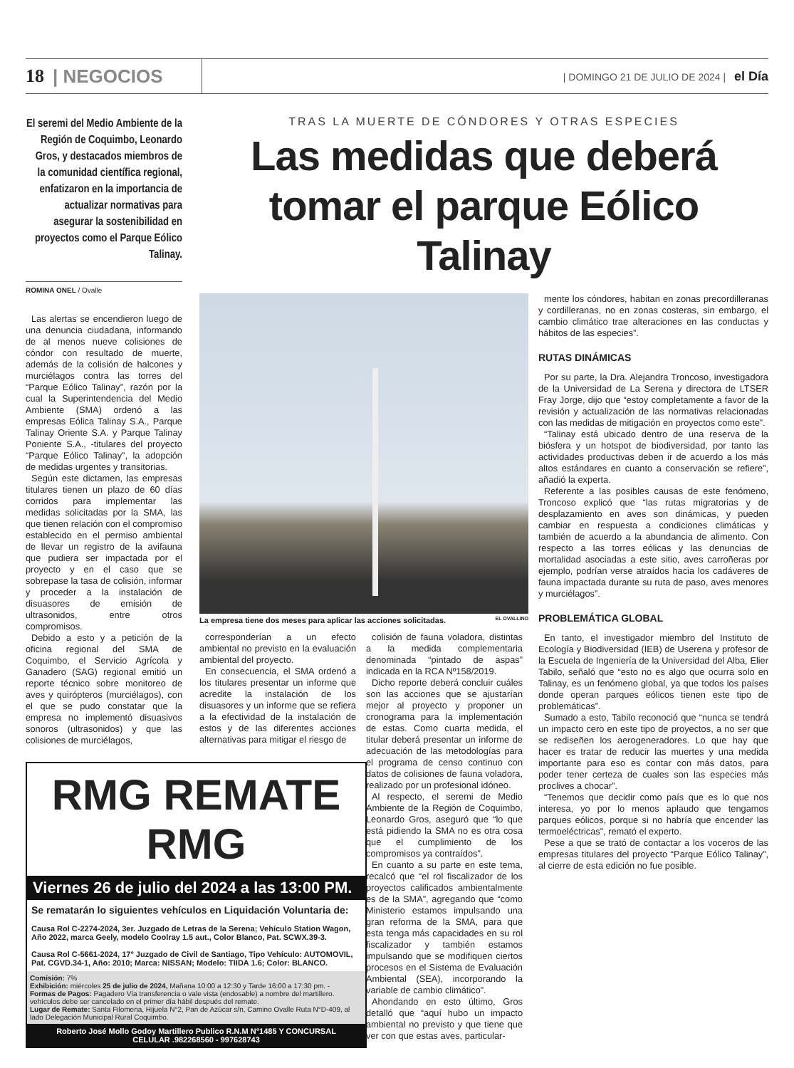18 | NEGOCIOS
| DOMINGO 21 DE JULIO DE 2024 | el Día
El seremi del Medio Ambiente de la Región de Coquimbo, Leonardo Gros, y destacados miembros de la comunidad científica regional, enfatizaron en la importancia de actualizar normativas para asegurar la sostenibilidad en proyectos como el Parque Eólico Talinay.
ROMINA ONEL / Ovalle
Las alertas se encendieron luego de una denuncia ciudadana, informando de al menos nueve colisiones de cóndor con resultado de muerte, además de la colisión de halcones y murciélagos contra las torres del “Parque Eólico Talinay”, razón por la cual la Superintendencia del Medio Ambiente (SMA) ordenó a las empresas Eólica Talinay S.A., Parque Talinay Oriente S.A. y Parque Talinay Poniente S.A., -titulares del proyecto “Parque Eólico Talinay”, la adopción de medidas urgentes y transitorias.
Según este dictamen, las empresas titulares tienen un plazo de 60 días corridos para implementar las medidas solicitadas por la SMA, las que tienen relación con el compromiso establecido en el permiso ambiental de llevar un registro de la avifauna que pudiera ser impactada por el proyecto y en el caso que se sobrepase la tasa de colisión, informar y proceder a la instalación de disuasores de emisión de ultrasonidos, entre otros compromisos.
Debido a esto y a petición de la oficina regional del SMA de Coquimbo, el Servicio Agrícola y Ganadero (SAG) regional emitió un reporte técnico sobre monitoreo de aves y quirópteros (murciélagos), con el que se pudo constatar que la empresa no implementó disuasivos sonoros (ultrasonidos) y que las colisiones de murciélagos,
TRAS LA MUERTE DE CÓNDORES Y OTRAS ESPECIES
Las medidas que deberá tomar el parque Eólico Talinay
La empresa tiene dos meses para aplicar las acciones solicitadas. EL OVALLINO
corresponderían a un efecto ambiental no previsto en la evaluación ambiental del proyecto.
En consecuencia, el SMA ordenó a los titulares presentar un informe que acredite la instalación de los disuasores y un informe que se refiera a la efectividad de la instalación de estos y de las diferentes acciones alternativas para mitigar el riesgo de
colisión de fauna voladora, distintas a la medida complementaria denominada “pintado de aspas” indicada en la RCA Nº158/2019.
Dicho reporte deberá concluir cuáles son las acciones que se ajustarían mejor al proyecto y proponer un cronograma para la implementación de estas. Como cuarta medida, el titular deberá presentar un informe de adecuación de las metodologías para el programa de censo continuo con datos de colisiones de fauna voladora, realizado por un profesional idóneo.
Al respecto, el seremi de Medio Ambiente de la Región de Coquimbo, Leonardo Gros, aseguró que “lo que está pidiendo la SMA no es otra cosa que el cumplimiento de los compromisos ya contraídos”.
En cuanto a su parte en este tema, recalcó que “el rol fiscalizador de los proyectos calificados ambientalmente es de la SMA”, agregando que “como Ministerio estamos impulsando una gran reforma de la SMA, para que esta tenga más capacidades en su rol fiscalizador y también estamos impulsando que se modifiquen ciertos procesos en el Sistema de Evaluación Ambiental (SEA), incorporando la variable de cambio climático”.
Ahondando en esto último, Gros detalló que “aquí hubo un impacto ambiental no previsto y que tiene que ver con que estas aves, particular-
mente los cóndores, habitan en zonas precordilleranas y cordilleranas, no en zonas costeras, sin embargo, el cambio climático trae alteraciones en las conductas y hábitos de las especies”.
RUTAS DINÁMICAS
Por su parte, la Dra. Alejandra Troncoso, investigadora de la Universidad de La Serena y directora de LTSER Fray Jorge, dijo que “estoy completamente a favor de la revisión y actualización de las normativas relacionadas con las medidas de mitigación en proyectos como este”.
“Talinay está ubicado dentro de una reserva de la biósfera y un hotspot de biodiversidad, por tanto las actividades productivas deben ir de acuerdo a los más altos estándares en cuanto a conservación se refiere”, añadió la experta.
Referente a las posibles causas de este fenómeno, Troncoso explicó que “las rutas migratorias y de desplazamiento en aves son dinámicas, y pueden cambiar en respuesta a condiciones climáticas y también de acuerdo a la abundancia de alimento. Con respecto a las torres eólicas y las denuncias de mortalidad asociadas a este sitio, aves carroñeras por ejemplo, podrían verse atraídos hacia los cadáveres de fauna impactada durante su ruta de paso, aves menores y murciélagos”.
PROBLEMÁTICA GLOBAL
En tanto, el investigador miembro del Instituto de Ecología y Biodiversidad (IEB) de Userena y profesor de la Escuela de Ingeniería de la Universidad del Alba, Elier Tabilo, señaló que “esto no es algo que ocurra solo en Talinay, es un fenómeno global, ya que todos los países donde operan parques eólicos tienen este tipo de problemáticas”.
Sumado a esto, Tabilo reconoció que “nunca se tendrá un impacto cero en este tipo de proyectos, a no ser que se rediseñen los aerogeneradores. Lo que hay que hacer es tratar de reducir las muertes y una medida importante para eso es contar con más datos, para poder tener certeza de cuales son las especies más proclives a chocar”.
“Tenemos que decidir como país que es lo que nos interesa, yo por lo menos aplaudo que tengamos parques eólicos, porque si no habría que encender las termoeléctricas”, remató el experto.
Pese a que se trató de contactar a los voceros de las empresas titulares del proyecto “Parque Eólico Talinay”, al cierre de esta edición no fue posible.
RMG REMATE RMG
Viernes 26 de julio del 2024 a las 13:00 PM.
Se rematarán lo siguientes vehículos en Liquidación Voluntaria de:
Causa Rol C-2274-2024, 3er. Juzgado de Letras de la Serena; Vehículo Station Wagon, Año 2022, marca Geely, modelo Coolray 1.5 aut., Color Blanco, Pat. SCWX.39-3.
Causa Rol C-5661-2024, 17° Juzgado de Civil de Santiago, Tipo Vehículo: AUTOMOVIL, Pat. CGVD.34-1, Año: 2010; Marca: NISSAN; Modelo: TIIDA 1.6; Color: BLANCO.
Comisión: 7%
Exhibición: miércoles 25 de julio de 2024, Mañana 10:00 a 12:30 y Tarde 16:00 a 17:30 pm. -
Formas de Pagos: Pagadero Vía transferencia o vale vista (endosable) a nombre del martillero. vehículos debe ser cancelado en el primer día hábil después del remate.
Lugar de Remate: Santa Filomena, Hijuela N°2, Pan de Azúcar s/n, Camino Ovalle Ruta N°D-409, al lado Delegación Municipal Rural Coquimbo.
Roberto José Mollo Godoy Martillero Publico R.N.M N°1485 Y CONCURSAL
CELULAR .982268560 - 997628743